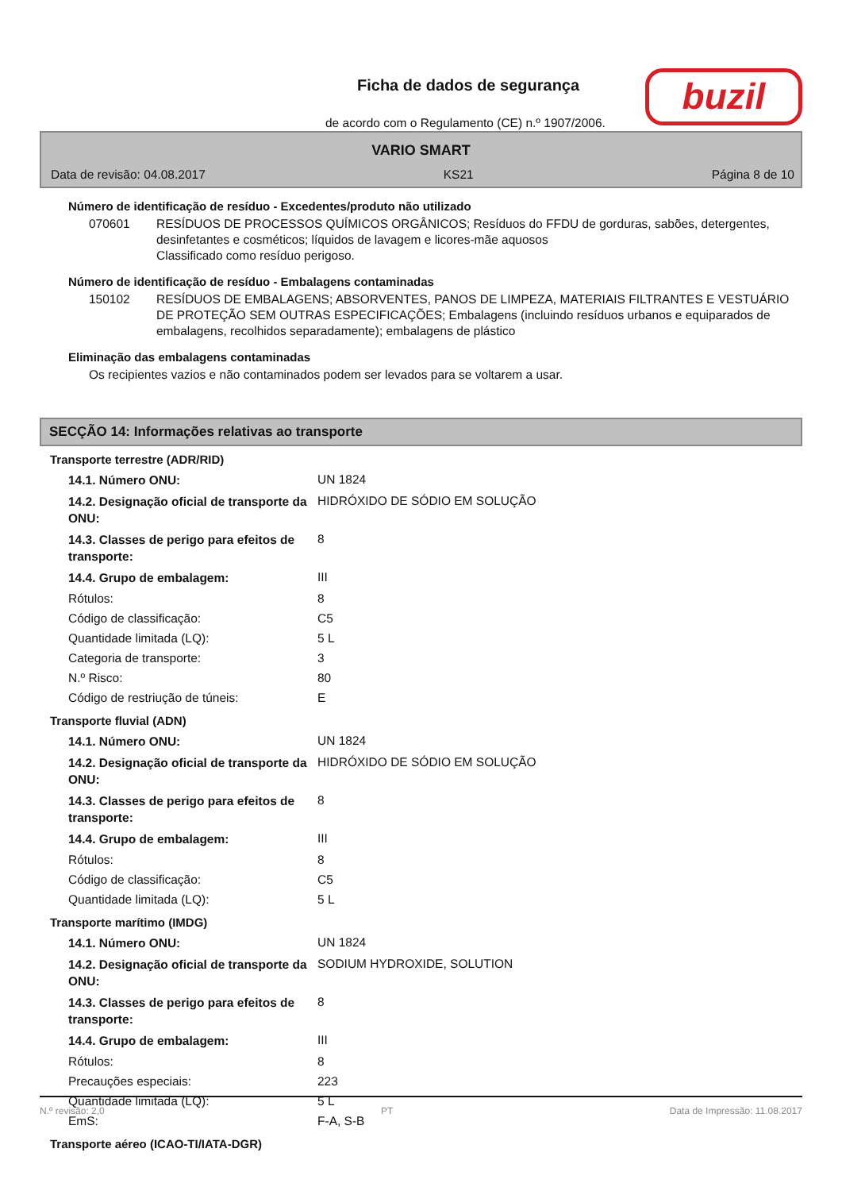Ficha de dados de segurança
de acordo com o Regulamento (CE) n.º 1907/2006.
buzil
VARIO SMART
Data de revisão: 04.08.2017 KS21 Página 8 de 10
Número de identificação de resíduo - Excedentes/produto não utilizado
070601 RESÍDUOS DE PROCESSOS QUÍMICOS ORGÂNICOS; Resíduos do FFDU de gorduras, sabões, detergentes, desinfetantes e cosméticos; líquidos de lavagem e licores-mãe aquosos
Classificado como resíduo perigoso.
Número de identificação de resíduo - Embalagens contaminadas
150102 RESÍDUOS DE EMBALAGENS; ABSORVENTES, PANOS DE LIMPEZA, MATERIAIS FILTRANTES E VESTUÁRIO DE PROTEÇÃO SEM OUTRAS ESPECIFICAÇÕES; Embalagens (incluindo resíduos urbanos e equiparados de embalagens, recolhidos separadamente); embalagens de plástico
Eliminação das embalagens contaminadas
Os recipientes vazios e não contaminados podem ser levados para se voltarem a usar.
SECÇÃO 14: Informações relativas ao transporte
Transporte terrestre (ADR/RID)
| 14.1. Número ONU: | UN 1824 |
| 14.2. Designação oficial de transporte da ONU: | HIDRÓXIDO DE SÓDIO EM SOLUÇÃO |
| 14.3. Classes de perigo para efeitos de transporte: | 8 |
| 14.4. Grupo de embalagem: | III |
| Rótulos: | 8 |
| Código de classificação: | C5 |
| Quantidade limitada (LQ): | 5 L |
| Categoria de transporte: | 3 |
| N.º Risco: | 80 |
| Código de restriução de túneis: | E |
Transporte fluvial (ADN)
| 14.1. Número ONU: | UN 1824 |
| 14.2. Designação oficial de transporte da ONU: | HIDRÓXIDO DE SÓDIO EM SOLUÇÃO |
| 14.3. Classes de perigo para efeitos de transporte: | 8 |
| 14.4. Grupo de embalagem: | III |
| Rótulos: | 8 |
| Código de classificação: | C5 |
| Quantidade limitada (LQ): | 5 L |
Transporte marítimo (IMDG)
| 14.1. Número ONU: | UN 1824 |
| 14.2. Designação oficial de transporte da ONU: | SODIUM HYDROXIDE, SOLUTION |
| 14.3. Classes de perigo para efeitos de transporte: | 8 |
| 14.4. Grupo de embalagem: | III |
| Rótulos: | 8 |
| Precauções especiais: | 223 |
| Quantidade limitada (LQ): | 5 L |
| EmS: | F-A, S-B |
Transporte aéreo (ICAO-TI/IATA-DGR)
N.º revisão: 2,0 PT Data de Impressão: 11.08.2017